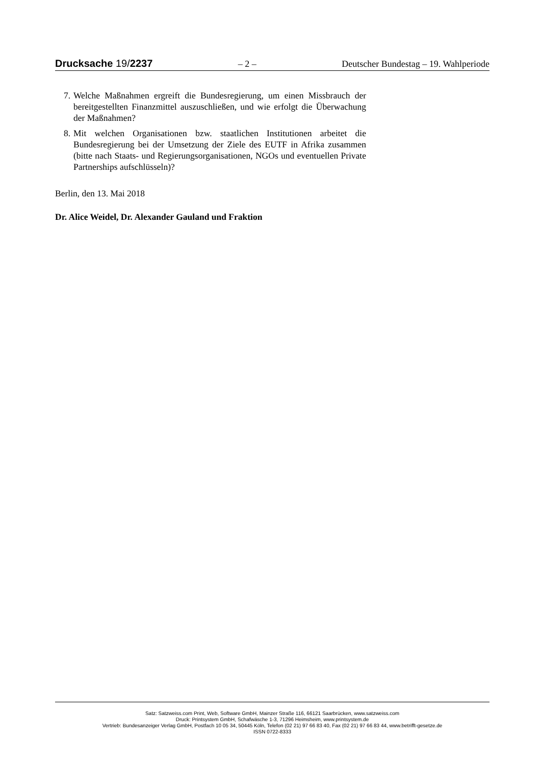Drucksache 19/2237 – 2 – Deutscher Bundestag – 19. Wahlperiode
7. Welche Maßnahmen ergreift die Bundesregierung, um einen Missbrauch der bereitgestellten Finanzmittel auszuschließen, und wie erfolgt die Überwachung der Maßnahmen?
8. Mit welchen Organisationen bzw. staatlichen Institutionen arbeitet die Bundesregierung bei der Umsetzung der Ziele des EUTF in Afrika zusammen (bitte nach Staats- und Regierungsorganisationen, NGOs und eventuellen Private Partnerships aufschlüsseln)?
Berlin, den 13. Mai 2018
Dr. Alice Weidel, Dr. Alexander Gauland und Fraktion
Satz: Satzweiss.com Print, Web, Software GmbH, Mainzer Straße 116, 66121 Saarbrücken, www.satzweiss.com
Druck: Printsystem GmbH, Schafwäsche 1-3, 71296 Heimsheim, www.printsystem.de
Vertrieb: Bundesanzeiger Verlag GmbH, Postfach 10 05 34, 50445 Köln, Telefon (02 21) 97 66 83 40, Fax (02 21) 97 66 83 44, www.betrifft-gesetze.de
ISSN 0722-8333